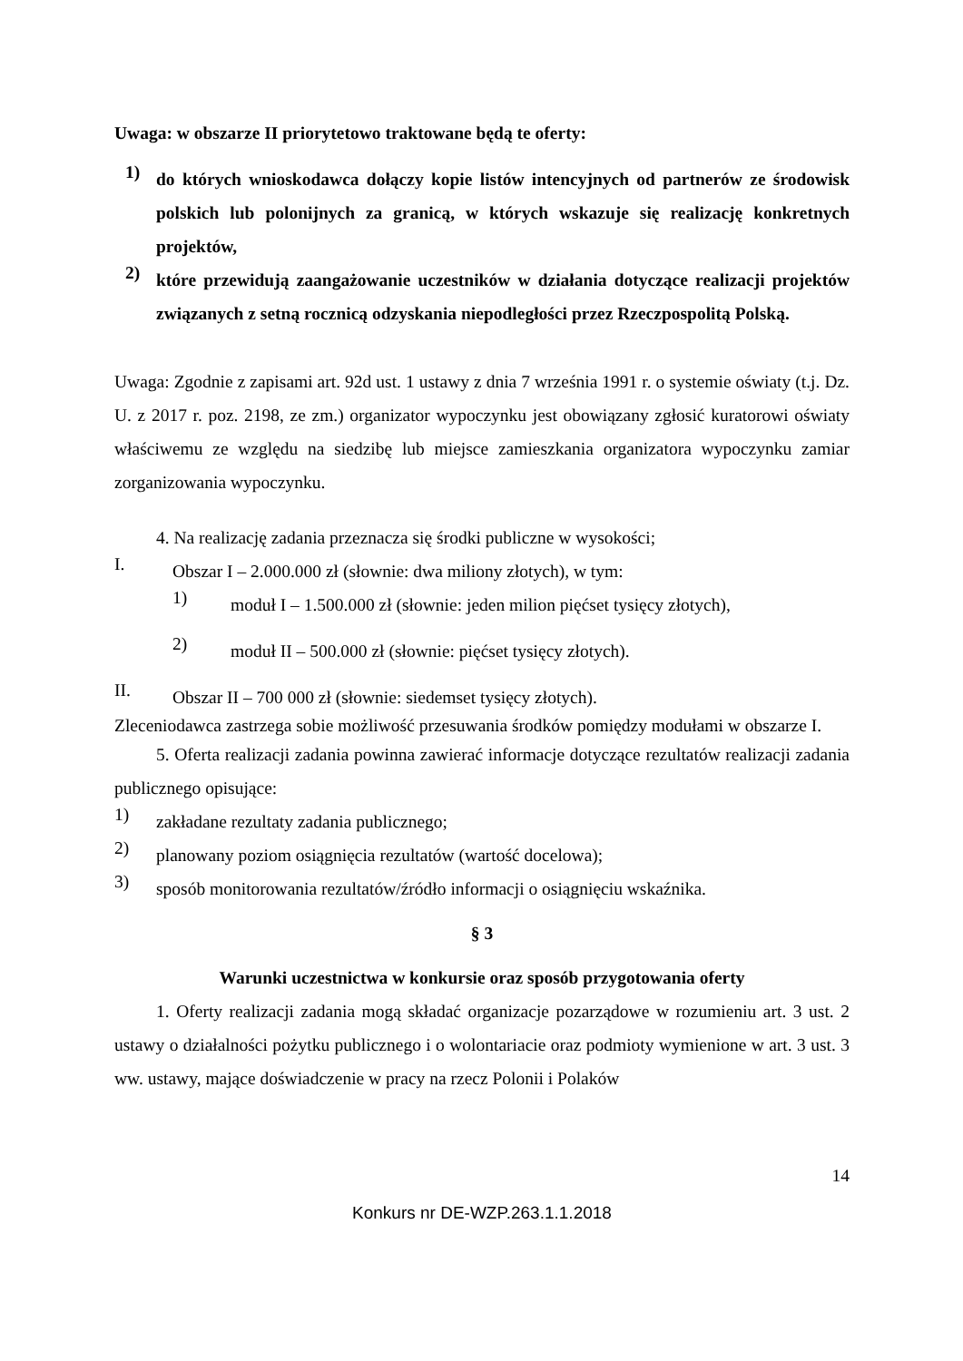Uwaga: w obszarze II priorytetowo traktowane będą te oferty:
1)
do których wnioskodawca dołączy kopie listów intencyjnych od partnerów ze środowisk polskich lub polonijnych za granicą, w których wskazuje się realizację konkretnych projektów,
2)
które przewidują zaangażowanie uczestników w działania dotyczące realizacji projektów związanych z setną rocznicą odzyskania niepodległości przez Rzeczpospolitą Polską.
Uwaga: Zgodnie z zapisami art. 92d ust. 1 ustawy z dnia 7 września 1991 r. o systemie oświaty (t.j. Dz. U. z 2017 r. poz. 2198, ze zm.) organizator wypoczynku jest obowiązany zgłosić kuratorowi oświaty właściwemu ze względu na siedzibę lub miejsce zamieszkania organizatora wypoczynku zamiar zorganizowania wypoczynku.
4. Na realizację zadania przeznacza się środki publiczne w wysokości;
I.
Obszar I – 2.000.000 zł (słownie: dwa miliony złotych), w tym:
1)
moduł I – 1.500.000 zł (słownie: jeden milion pięćset tysięcy złotych),
2)
moduł II – 500.000 zł (słownie: pięćset tysięcy złotych).
II.
Obszar II – 700 000 zł (słownie: siedemset tysięcy złotych).
Zleceniodawca zastrzega sobie możliwość przesuwania środków pomiędzy modułami w obszarze I.
5. Oferta realizacji zadania powinna zawierać informacje dotyczące rezultatów realizacji zadania publicznego opisujące:
1)
zakładane rezultaty zadania publicznego;
2)
planowany poziom osiągnięcia rezultatów (wartość docelowa);
3)
sposób monitorowania rezultatów/źródło informacji o osiągnięciu wskaźnika.
§ 3
Warunki uczestnictwa w konkursie oraz sposób przygotowania oferty
1. Oferty realizacji zadania mogą składać organizacje pozarządowe w rozumieniu art. 3 ust. 2 ustawy o działalności pożytku publicznego i o wolontariacie oraz podmioty wymienione w art. 3 ust. 3 ww. ustawy, mające doświadczenie w pracy na rzecz Polonii i Polaków
14
Konkurs nr DE-WZP.263.1.1.2018